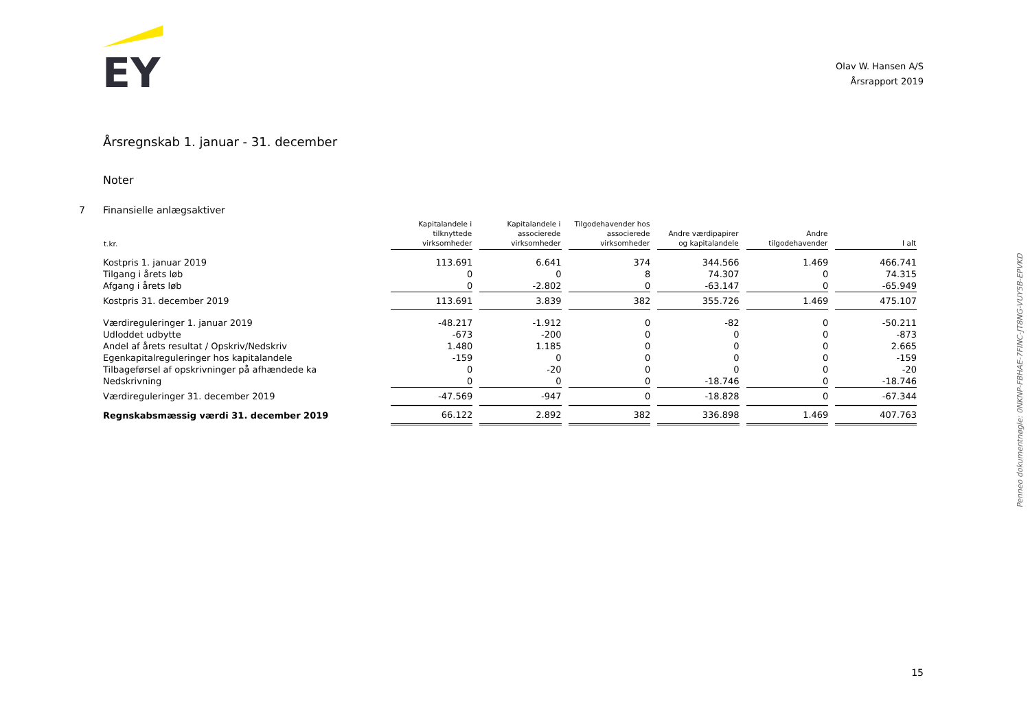EY
Olav W. Hansen A/S
Årsrapport 2019
Årsregnskab 1. januar - 31. december
Noter
7 Finansielle anlægsaktiver
| t.kr. | Kapitalandele i tilknyttede virksomheder | Kapitalandele i associerede virksomheder | Tilgodehavender hos associerede virksomheder | Andre værdipapirer og kapitalandele | Andre tilgodehavender | I alt |
| --- | --- | --- | --- | --- | --- | --- |
| Kostpris 1. januar 2019 | 113.691 | 6.641 | 374 | 344.566 | 1.469 | 466.741 |
| Tilgang i årets løb | 0 | 0 | 8 | 74.307 | 0 | 74.315 |
| Afgang i årets løb | 0 | -2.802 | 0 | -63.147 | 0 | -65.949 |
| Kostpris 31. december 2019 | 113.691 | 3.839 | 382 | 355.726 | 1.469 | 475.107 |
| Værdireguleringer 1. januar 2019 | -48.217 | -1.912 | 0 | -82 | 0 | -50.211 |
| Udloddet udbytte | -673 | -200 | 0 | 0 | 0 | -873 |
| Andel af årets resultat / Opskriv/Nedskriv | 1.480 | 1.185 | 0 | 0 | 0 | 2.665 |
| Egenkapitalreguleringer hos kapitalandele | -159 | 0 | 0 | 0 | 0 | -159 |
| Tilbageførsel af opskrivninger på afhændede ka | 0 | -20 | 0 | 0 | 0 | -20 |
| Nedskrivning | 0 | 0 | 0 | -18.746 | 0 | -18.746 |
| Værdireguleringer 31. december 2019 | -47.569 | -947 | 0 | -18.828 | 0 | -67.344 |
| Regnskabsmæssig værdi 31. december 2019 | 66.122 | 2.892 | 382 | 336.898 | 1.469 | 407.763 |
Penneo dokumentnøgle: 0NKNP-FBHAE-7FINC-JT8NG-VUY5B-EPVKD
15